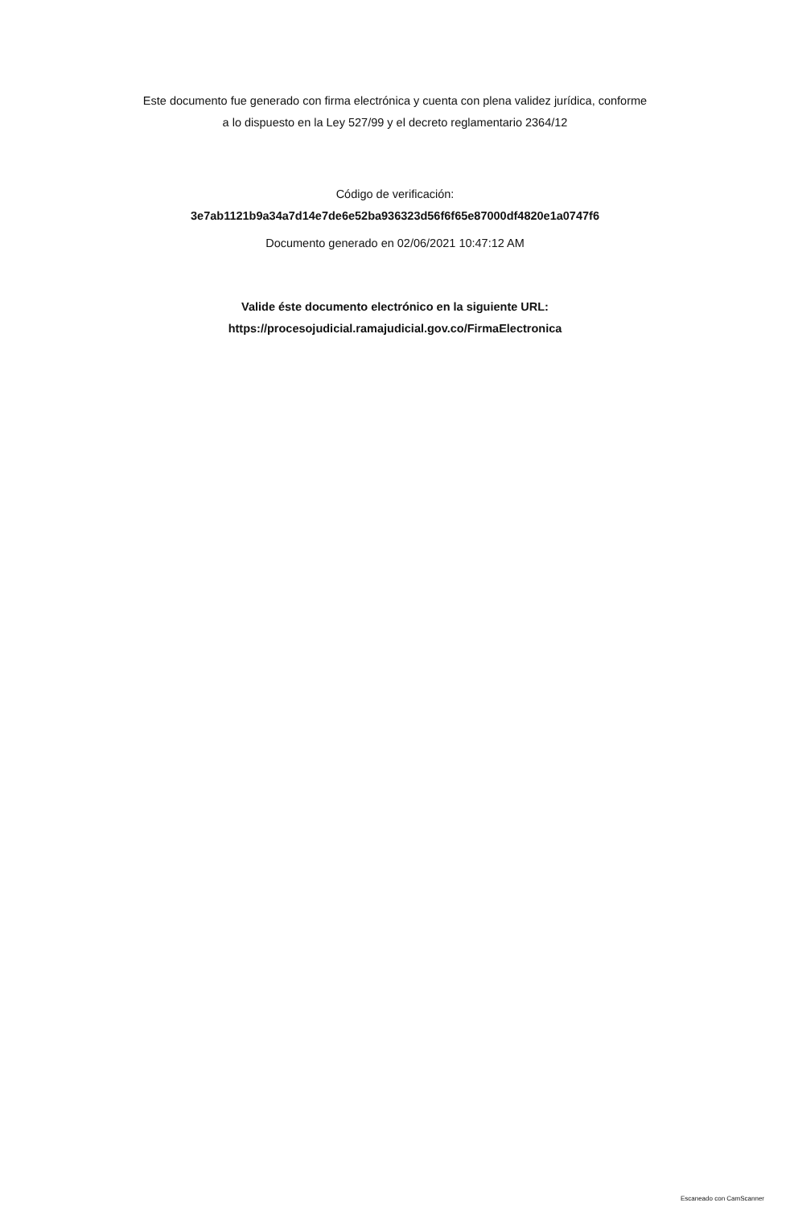Este documento fue generado con firma electrónica y cuenta con plena validez jurídica, conforme
a lo dispuesto en la Ley 527/99 y el decreto reglamentario 2364/12
Código de verificación:
3e7ab1121b9a34a7d14e7de6e52ba936323d56f6f65e87000df4820e1a0747f6
Documento generado en 02/06/2021 10:47:12 AM
Valide éste documento electrónico en la siguiente URL:
https://procesojudicial.ramajudicial.gov.co/FirmaElectronica
Escaneado con CamScanner